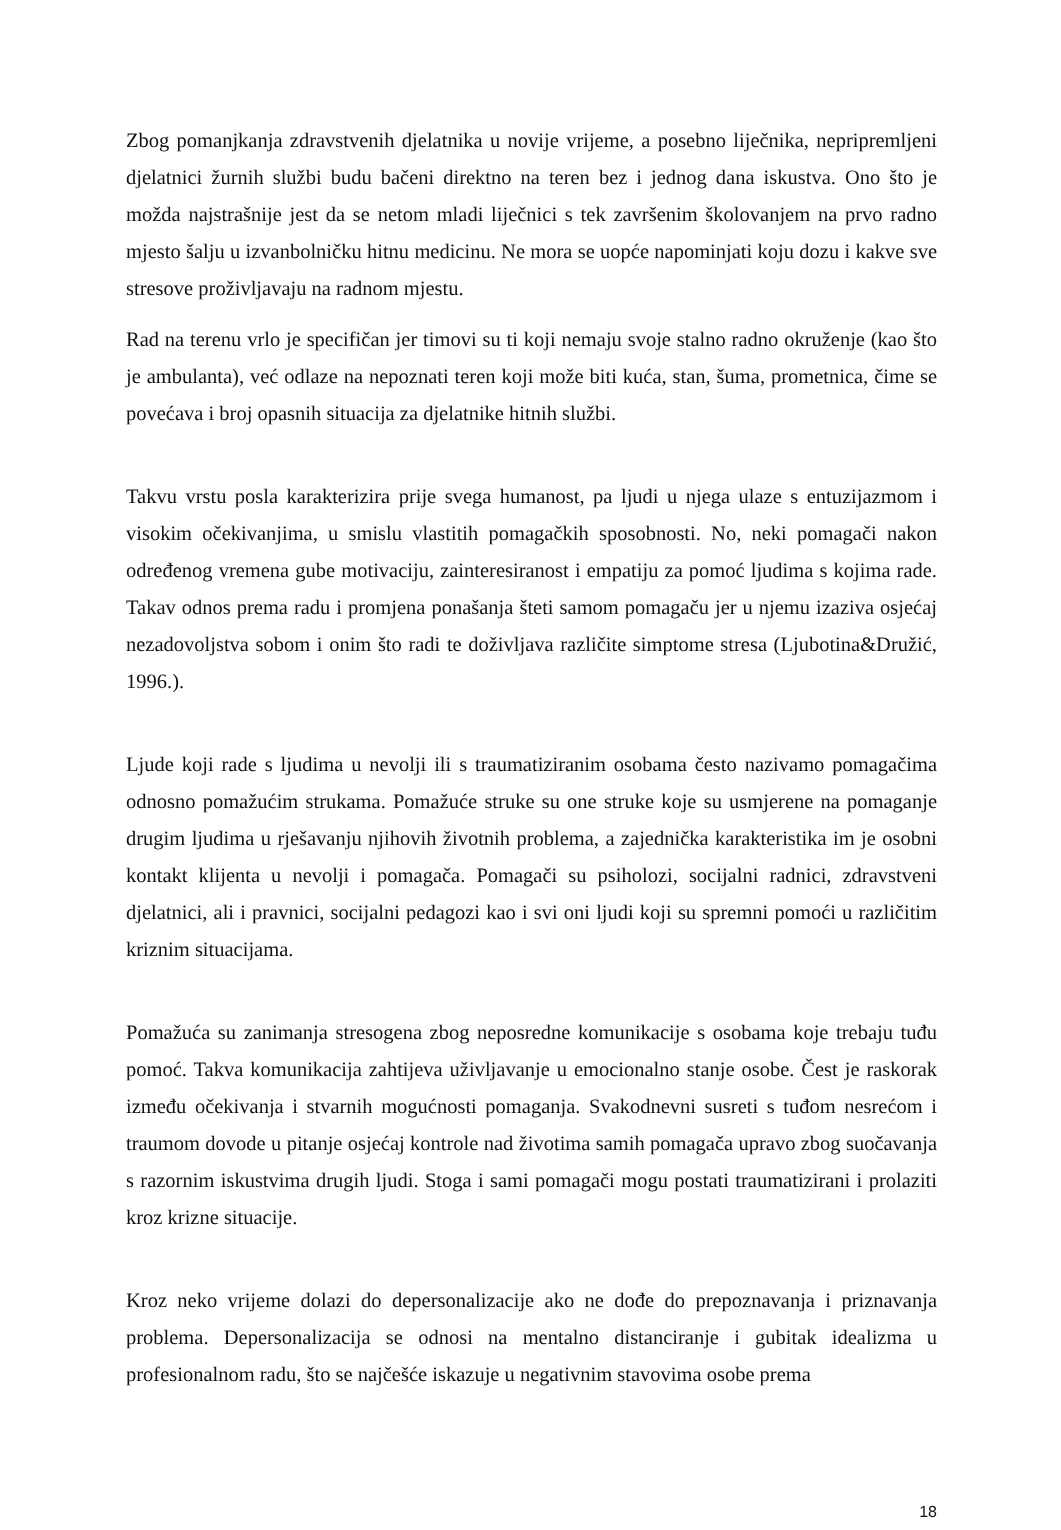Zbog pomanjkanja zdravstvenih djelatnika u novije vrijeme, a posebno liječnika, nepripremljeni djelatnici žurnih službi budu bačeni direktno na teren bez i jednog dana iskustva. Ono što je možda najstrašnije jest da se netom mladi liječnici s tek završenim školovanjem na prvo radno mjesto šalju u izvanbolničku hitnu medicinu. Ne mora se uopće napominjati koju dozu i kakve sve stresove proživljavaju na radnom mjestu.
Rad na terenu vrlo je specifičan jer timovi su ti koji nemaju svoje stalno radno okruženje (kao što je ambulanta), već odlaze na nepoznati teren koji može biti kuća, stan, šuma, prometnica, čime se povećava i broj opasnih situacija za djelatnike hitnih službi.
Takvu vrstu posla karakterizira prije svega humanost, pa ljudi u njega ulaze s entuzijazmom i visokim očekivanjima, u smislu vlastitih pomagačkih sposobnosti. No, neki pomagači nakon određenog vremena gube motivaciju, zainteresiranost i empatiju za pomoć ljudima s kojima rade. Takav odnos prema radu i promjena ponašanja šteti samom pomagaču jer u njemu izaziva osjećaj nezadovoljstva sobom i onim što radi te doživljava različite simptome stresa (Ljubotina&Družić, 1996.).
Ljude koji rade s ljudima u nevolji ili s traumatiziranim osobama često nazivamo pomagačima odnosno pomažućim strukama. Pomažuće struke su one struke koje su usmjerene na pomaganje drugim ljudima u rješavanju njihovih životnih problema, a zajednička karakteristika im je osobni kontakt klijenta u nevolji i pomagača. Pomagači su psiholozi, socijalni radnici, zdravstveni djelatnici, ali i pravnici, socijalni pedagozi kao i svi oni ljudi koji su spremni pomoći u različitim kriznim situacijama.
Pomažuća su zanimanja stresogena zbog neposredne komunikacije s osobama koje trebaju tuđu pomoć. Takva komunikacija zahtijeva uživljavanje u emocionalno stanje osobe. Čest je raskorak između očekivanja i stvarnih mogućnosti pomaganja. Svakodnevni susreti s tuđom nesrećom i traumom dovode u pitanje osjećaj kontrole nad životima samih pomagača upravo zbog suočavanja s razornim iskustvima drugih ljudi. Stoga i sami pomagači mogu postati traumatizirani i prolaziti kroz krizne situacije.
Kroz neko vrijeme dolazi do depersonalizacije ako ne dođe do prepoznavanja i priznavanja problema. Depersonalizacija se odnosi na mentalno distanciranje i gubitak idealizma u profesionalnom radu, što se najčešće iskazuje u negativnim stavovima osobe prema
18